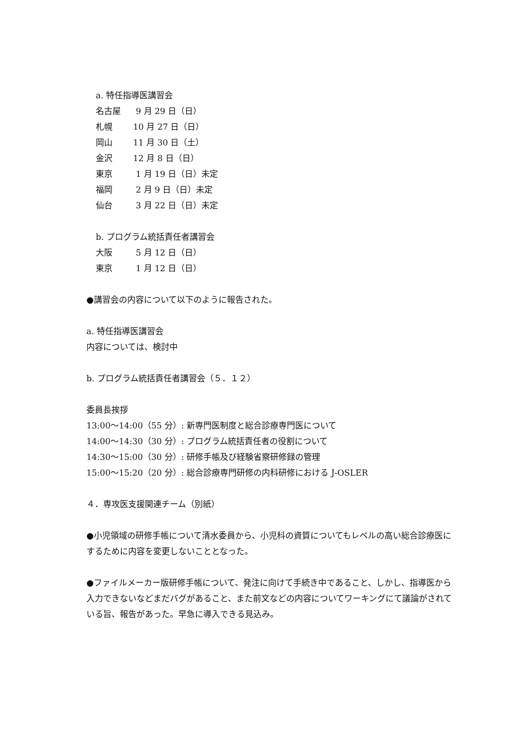a. 特任指導医講習会
名古屋 9 月 29 日（日）
札幌 10 月 27 日（日）
岡山 11 月 30 日（土）
金沢 12 月 8 日（日）
東京 1 月 19 日（日）未定
福岡 2 月 9 日（日）未定
仙台 3 月 22 日（日）未定
b. プログラム統括責任者講習会
大阪 5 月 12 日（日）
東京 1 月 12 日（日）
●講習会の内容について以下のように報告された。
a. 特任指導医講習会
内容については、検討中
b. プログラム統括責任者講習会（５．１２）
委員長挨拶
13:00～14:00（55 分）: 新専門医制度と総合診療専門医について
14:00～14:30（30 分）: プログラム統括責任者の役割について
14:30～15:00（30 分）: 研修手帳及び経験省察研修録の管理
15:00～15:20（20 分）: 総合診療専門研修の内科研修における J-OSLER
４．専攻医支援関連チーム（別紙）
●小児領域の研修手帳について清水委員から、小児科の資質についてもレベルの高い総合診療医にするために内容を変更しないこととなった。
●ファイルメーカー版研修手帳について、発注に向けて手続き中であること、しかし、指導医から入力できないなどまだバグがあること、また前文などの内容についてワーキングにて議論がされている旨、報告があった。早急に導入できる見込み。